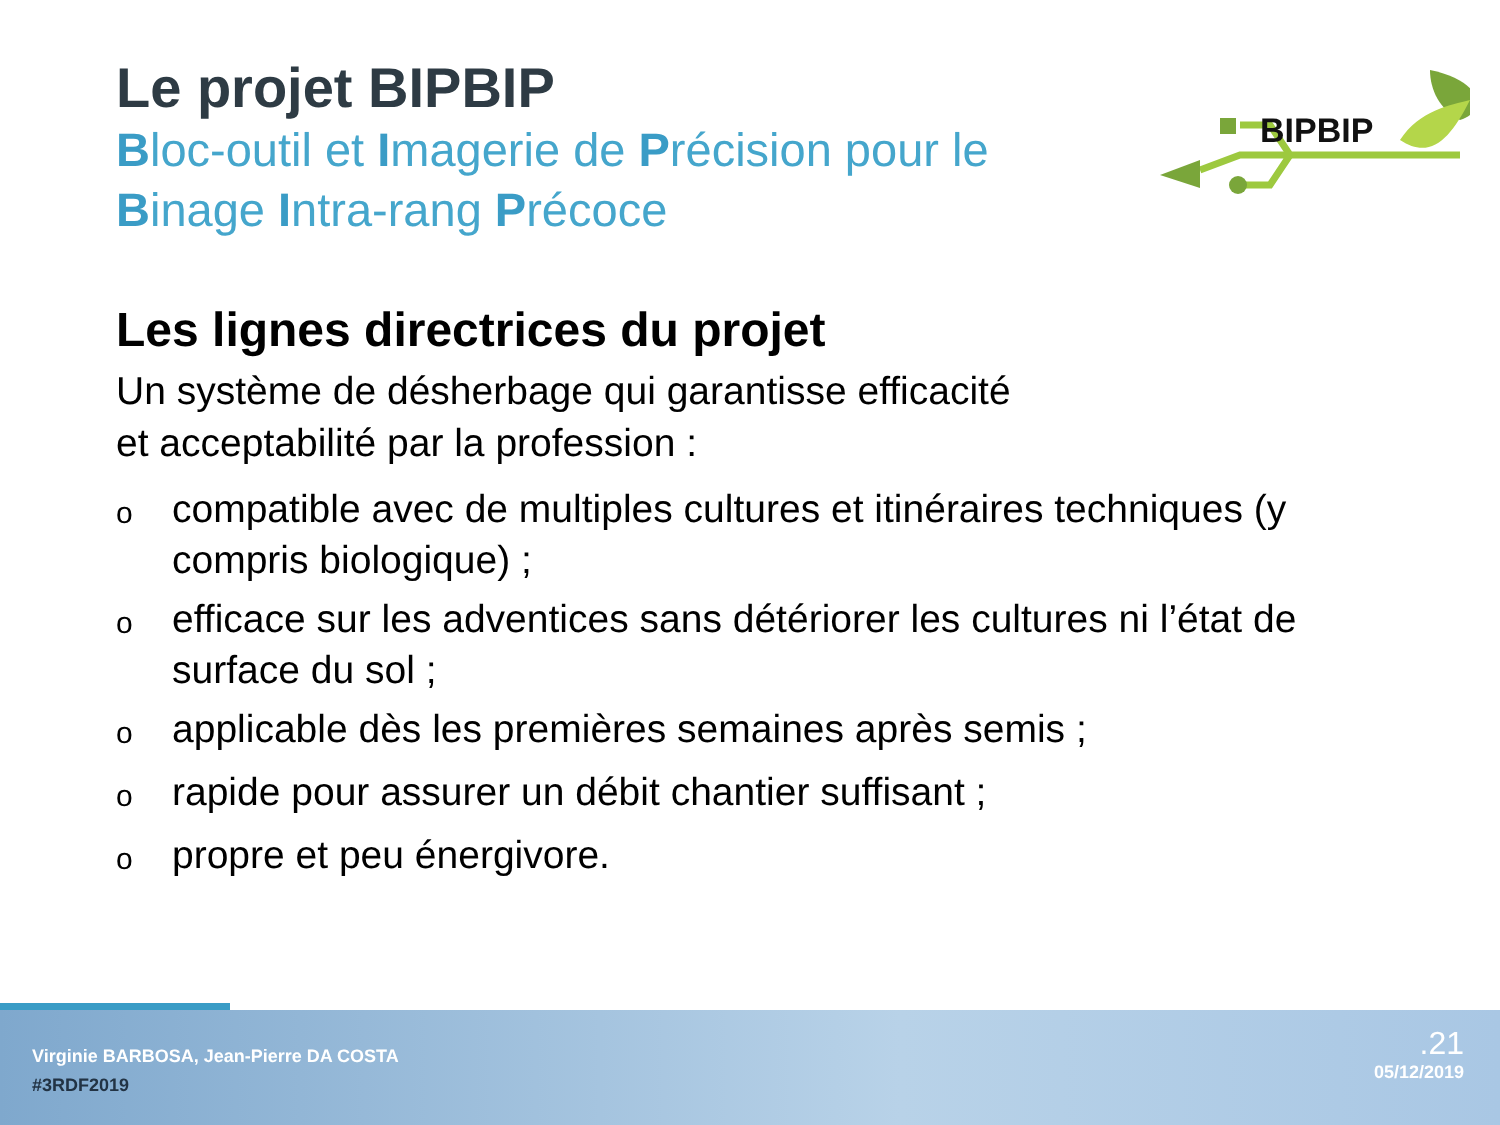Le projet BIPBIP
Bloc-outil et Imagerie de Précision pour le
Binage Intra-rang Précoce
Les lignes directrices du projet
Un système de désherbage qui garantisse efficacité
et acceptabilité par la profession :
ocompatible avec de multiples cultures et itinéraires techniques (y compris biologique) ;
oefficace sur les adventices sans détériorer les cultures ni l’état de surface du sol ;
oapplicable dès les premières semaines après semis ;
orapide pour assurer un débit chantier suffisant ;
opropre et peu énergivore.
BIPBIP
Virginie BARBOSA, Jean-Pierre DA COSTA
#3RDF2019
.21
05/12/2019